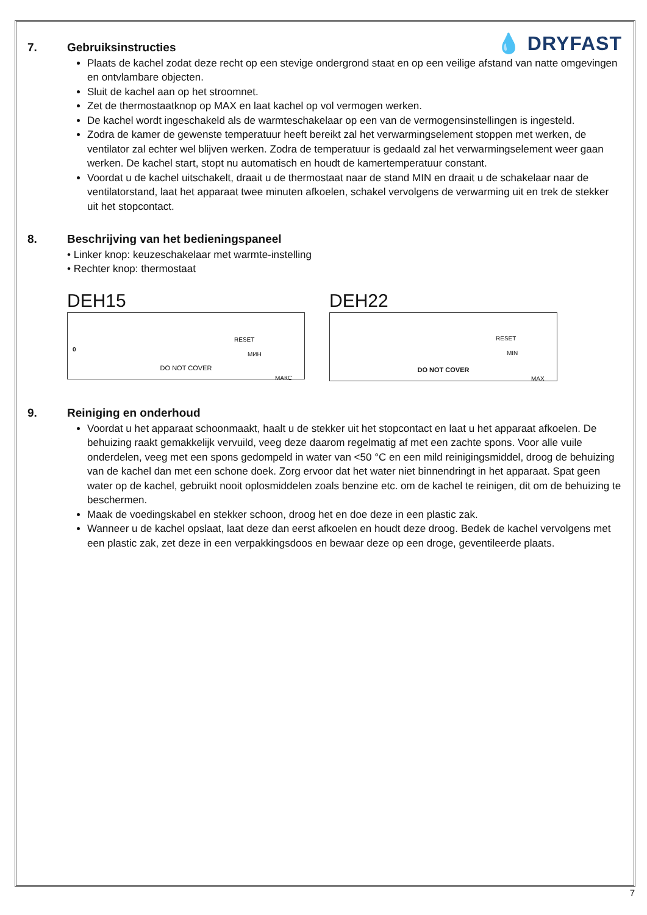💧 DRYFAST
7. Gebruiksinstructies
Plaats de kachel zodat deze recht op een stevige ondergrond staat en op een veilige afstand van natte omgevingen en ontvlambare objecten.
Sluit de kachel aan op het stroomnet.
Zet de thermostaatknop op MAX en laat kachel op vol vermogen werken.
De kachel wordt ingeschakeld als de warmteschakelaar op een van de vermogensinstellingen is ingesteld.
Zodra de kamer de gewenste temperatuur heeft bereikt zal het verwarmingselement stoppen met werken, de ventilator zal echter wel blijven werken. Zodra de temperatuur is gedaald zal het verwarmingselement weer gaan werken. De kachel start, stopt nu automatisch en houdt de kamertemperatuur constant.
Voordat u de kachel uitschakelt, draait u de thermostaat naar de stand MIN en draait u de schakelaar naar de ventilatorstand, laat het apparaat twee minuten afkoelen, schakel vervolgens de verwarming uit en trek de stekker uit het stopcontact.
8. Beschrijving van het bedieningspaneel
• Linker knop: keuzeschakelaar met warmte-instelling
• Rechter knop: thermostaat
DEH15
0
RESET
МИН
МАКС
DO NOT COVER
DEH22
RESET
MIN
MAX
DO NOT COVER
9. Reiniging en onderhoud
Voordat u het apparaat schoonmaakt, haalt u de stekker uit het stopcontact en laat u het apparaat afkoelen. De behuizing raakt gemakkelijk vervuild, veeg deze daarom regelmatig af met een zachte spons. Voor alle vuile onderdelen, veeg met een spons gedompeld in water van <50 °C en een mild reinigingsmiddel, droog de behuizing van de kachel dan met een schone doek. Zorg ervoor dat het water niet binnendringt in het apparaat. Spat geen water op de kachel, gebruikt nooit oplosmiddelen zoals benzine etc. om de kachel te reinigen, dit om de behuizing te beschermen.
Maak de voedingskabel en stekker schoon, droog het en doe deze in een plastic zak.
Wanneer u de kachel opslaat, laat deze dan eerst afkoelen en houdt deze droog. Bedek de kachel vervolgens met een plastic zak, zet deze in een verpakkingsdoos en bewaar deze op een droge, geventileerde plaats.
7